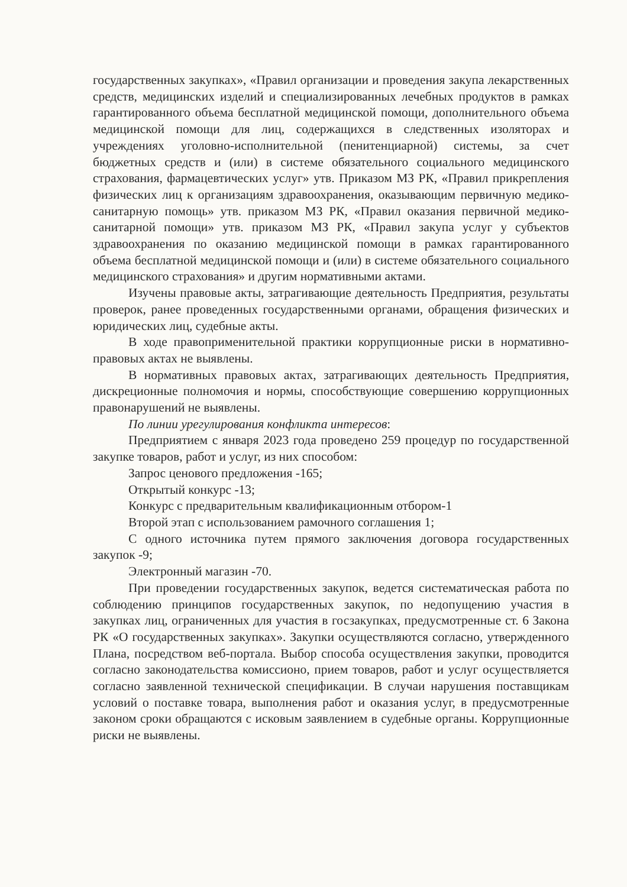государственных закупках», «Правил организации и проведения закупа лекарственных средств, медицинских изделий и специализированных лечебных продуктов в рамках гарантированного объема бесплатной медицинской помощи, дополнительного объема медицинской помощи для лиц, содержащихся в следственных изоляторах и учреждениях уголовно-исполнительной (пенитенциарной) системы, за счет бюджетных средств и (или) в системе обязательного социального медицинского страхования, фармацевтических услуг» утв. Приказом МЗ РК, «Правил прикрепления физических лиц к организациям здравоохранения, оказывающим первичную медико-санитарную помощь» утв. приказом МЗ РК, «Правил оказания первичной медико-санитарной помощи» утв. приказом МЗ РК, «Правил закупа услуг у субъектов здравоохранения по оказанию медицинской помощи в рамках гарантированного объема бесплатной медицинской помощи и (или) в системе обязательного социального медицинского страхования» и другим нормативными актами.
Изучены правовые акты, затрагивающие деятельность Предприятия, результаты проверок, ранее проведенных государственными органами, обращения физических и юридических лиц, судебные акты.
В ходе правоприменительной практики коррупционные риски в нормативно-правовых актах не выявлены.
В нормативных правовых актах, затрагивающих деятельность Предприятия, дискреционные полномочия и нормы, способствующие совершению коррупционных правонарушений не выявлены.
По линии урегулирования конфликта интересов:
Предприятием с января 2023 года проведено 259 процедур по государственной закупке товаров, работ и услуг, из них способом:
Запрос ценового предложения -165;
Открытый конкурс -13;
Конкурс с предварительным квалификационным отбором-1
Второй этап с использованием рамочного соглашения 1;
С одного источника путем прямого заключения договора государственных закупок -9;
Электронный магазин -70.
При проведении государственных закупок, ведется систематическая работа по соблюдению принципов государственных закупок, по недопущению участия в закупках лиц, ограниченных для участия в госзакупках, предусмотренные ст. 6 Закона РК «О государственных закупках». Закупки осуществляются согласно, утвержденного Плана, посредством веб-портала. Выбор способа осуществления закупки, проводится согласно законодательства комиссионо, прием товаров, работ и услуг осуществляется согласно заявленной технической спецификации. В случаи нарушения поставщикам условий о поставке товара, выполнения работ и оказания услуг, в предусмотренные законом сроки обращаются с исковым заявлением в судебные органы. Коррупционные риски не выявлены.